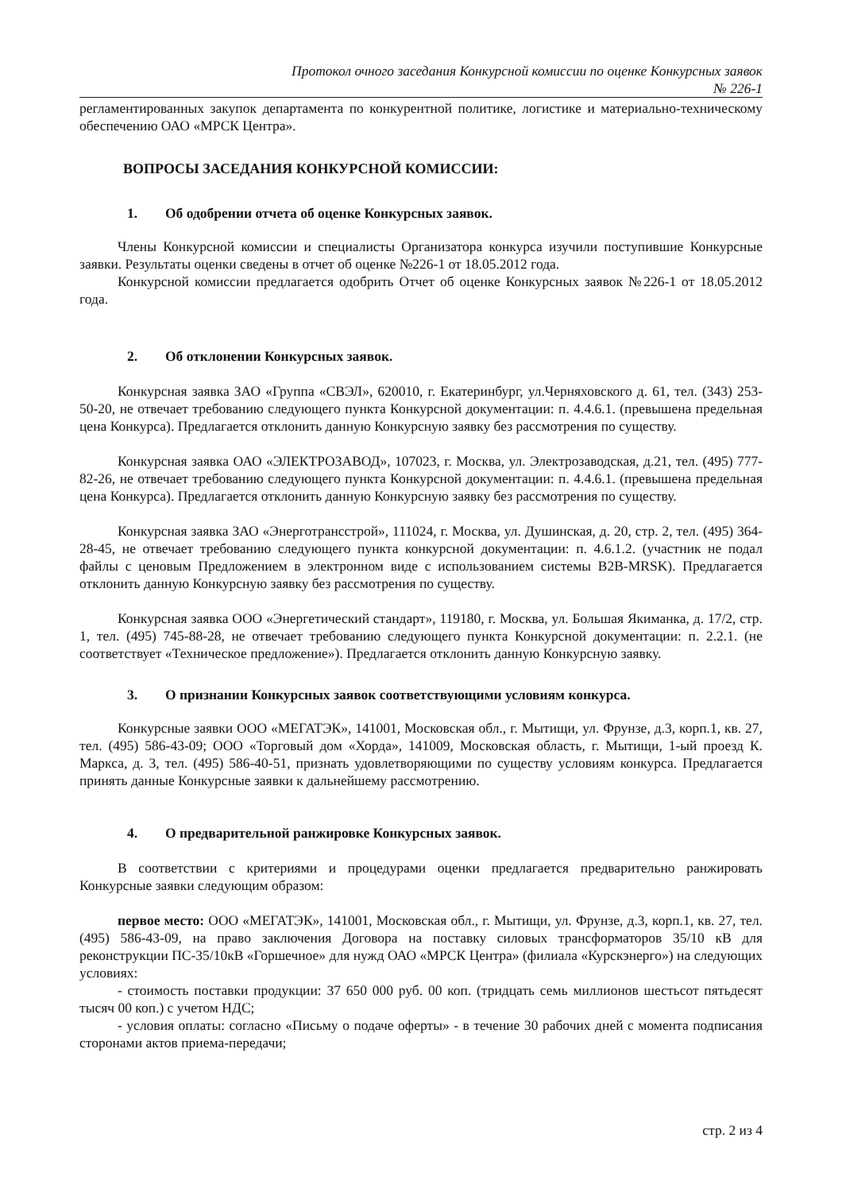Протокол очного заседания Конкурсной комиссии по оценке Конкурсных заявок
№ 226-1
регламентированных закупок департамента по конкурентной политике, логистике и материально-техническому обеспечению ОАО «МРСК Центра».
ВОПРОСЫ ЗАСЕДАНИЯ КОНКУРСНОЙ КОМИССИИ:
1. Об одобрении отчета об оценке Конкурсных заявок.
Члены Конкурсной комиссии и специалисты Организатора конкурса изучили поступившие Конкурсные заявки. Результаты оценки сведены в отчет об оценке №226-1 от 18.05.2012 года.
Конкурсной комиссии предлагается одобрить Отчет об оценке Конкурсных заявок №226-1 от 18.05.2012 года.
2. Об отклонении Конкурсных заявок.
Конкурсная заявка ЗАО «Группа «СВЭЛ», 620010, г. Екатеринбург, ул.Черняховского д. 61, тел. (343) 253-50-20, не отвечает требованию следующего пункта Конкурсной документации: п. 4.4.6.1. (превышена предельная цена Конкурса). Предлагается отклонить данную Конкурсную заявку без рассмотрения по существу.
Конкурсная заявка ОАО «ЭЛЕКТРОЗАВОД», 107023, г. Москва, ул. Электрозаводская, д.21, тел. (495) 777-82-26, не отвечает требованию следующего пункта Конкурсной документации: п. 4.4.6.1. (превышена предельная цена Конкурса). Предлагается отклонить данную Конкурсную заявку без рассмотрения по существу.
Конкурсная заявка ЗАО «Энерготрансстрой», 111024, г. Москва, ул. Душинская, д. 20, стр. 2, тел. (495) 364-28-45, не отвечает требованию следующего пункта конкурсной документации: п. 4.6.1.2. (участник не подал файлы с ценовым Предложением в электронном виде с использованием системы B2B-MRSK). Предлагается отклонить данную Конкурсную заявку без рассмотрения по существу.
Конкурсная заявка ООО «Энергетический стандарт», 119180, г. Москва, ул. Большая Якиманка, д. 17/2, стр. 1, тел. (495) 745-88-28, не отвечает требованию следующего пункта Конкурсной документации: п. 2.2.1. (не соответствует «Техническое предложение»). Предлагается отклонить данную Конкурсную заявку.
3. О признании Конкурсных заявок соответствующими условиям конкурса.
Конкурсные заявки ООО «МЕГАТЭК», 141001, Московская обл., г. Мытищи, ул. Фрунзе, д.3, корп.1, кв. 27, тел. (495) 586-43-09; ООО «Торговый дом «Хорда», 141009, Московская область, г. Мытищи, 1-ый проезд К. Маркса, д. 3, тел. (495) 586-40-51, признать удовлетворяющими по существу условиям конкурса. Предлагается принять данные Конкурсные заявки к дальнейшему рассмотрению.
4. О предварительной ранжировке Конкурсных заявок.
В соответствии с критериями и процедурами оценки предлагается предварительно ранжировать Конкурсные заявки следующим образом:
первое место: ООО «МЕГАТЭК», 141001, Московская обл., г. Мытищи, ул. Фрунзе, д.3, корп.1, кв. 27, тел. (495) 586-43-09, на право заключения Договора на поставку силовых трансформаторов 35/10 кВ для реконструкции ПС-35/10кВ «Горшечное» для нужд ОАО «МРСК Центра» (филиала «Курскэнерго») на следующих условиях:
- стоимость поставки продукции: 37 650 000 руб. 00 коп. (тридцать семь миллионов шестьсот пятьдесят тысяч 00 коп.) с учетом НДС;
- условия оплаты: согласно «Письму о подаче оферты» - в течение 30 рабочих дней с момента подписания сторонами актов приема-передачи;
стр. 2 из 4